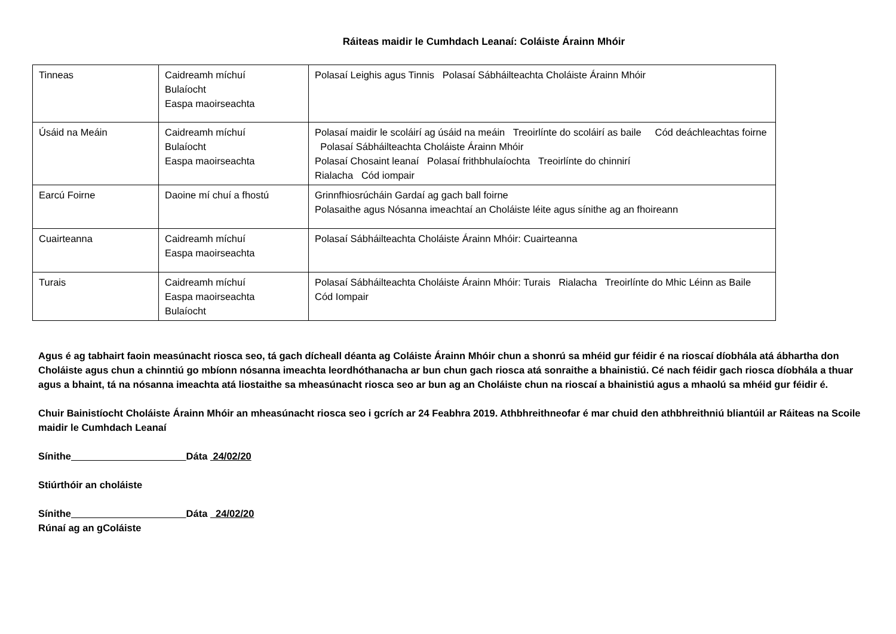Ráiteas maidir le Cumhdach Leanaí: Coláiste Árainn Mhóir
| Tinneas | Caidreamh míchuí Bulaíocht Easpa maoirseachta | Polasaí Leighis agus Tinnis Polasaí Sábháilteachta Choláiste Árainn Mhóir |
| Úsáid na Meáin | Caidreamh míchuí Bulaíocht Easpa maoirseachta | Polasaí maidir le scoláirí ag úsáid na meáin Treoirlínte do scoláirí as baile Cód deáchleachtas foirne Polasaí Sábháilteachta Choláiste Árainn Mhóir Polasaí Chosaint leanaí Polasaí frithbhulaíochta Treoirlínte do chinnirí Rialacha Cód iompair |
| Earcú Foirne | Daoine mí chuí a fhostú | Grinnfhiosrúcháin Gardaí ag gach ball foirne Polasaithe agus Nósanna imeachtaí an Choláiste léite agus sínithe ag an fhoireann |
| Cuairteanna | Caidreamh míchuí Easpa maoirseachta | Polasaí Sábháilteachta Choláiste Árainn Mhóir: Cuairteanna |
| Turais | Caidreamh míchuí Easpa maoirseachta Bulaíocht | Polasaí Sábháilteachta Choláiste Árainn Mhóir: Turais Rialacha Treoirlínte do Mhic Léinn as Baile Cód Iompair |
Agus é ag tabhairt faoin measúnacht riosca seo, tá gach dícheall déanta ag Coláiste Árainn Mhóir chun a shonrú sa mhéid gur féidir é na rioscaí díobhála atá ábhartha don Choláiste agus chun a chinntiú go mbíonn nósanna imeachta leordhóthanacha ar bun chun gach riosca atá sonraithe a bhainistiú. Cé nach féidir gach riosca díobhála a thuar agus a bhaint, tá na nósanna imeachta atá liostaithe sa mheasúnacht riosca seo ar bun ag an Choláiste chun na rioscaí a bhainistiú agus a mhaolú sa mhéid gur féidir é.
Chuir Bainistíocht Choláiste Árainn Mhóir an mheasúnacht riosca seo i gcrích ar 24 Feabhra 2019. Athbhreithneofar é mar chuid den athbhreithniú bliantúil ar Ráiteas na Scoile maidir le Cumhdach Leanaí
Sínithe Dáta 24/02/20
Stiúrthóir an choláiste
Sínithe Dáta 24/02/20
Rúnaí ag an gColáiste